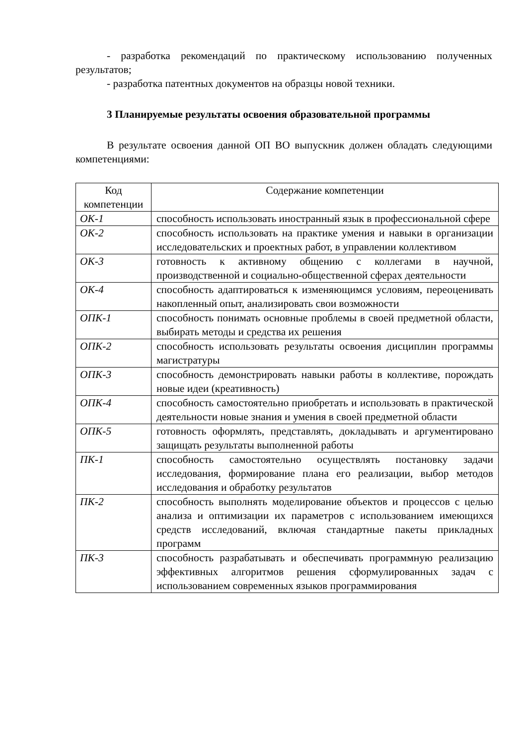- разработка рекомендаций по практическому использованию полученных результатов;
- разработка патентных документов на образцы новой техники.
3 Планируемые результаты освоения образовательной программы
В результате освоения данной ОП ВО выпускник должен обладать следующими компетенциями:
| Код компетенции | Содержание компетенции |
| ОК-1 | способность использовать иностранный язык в профессиональной сфере |
| ОК-2 | способность использовать на практике умения и навыки в организации исследовательских и проектных работ, в управлении коллективом |
| ОК-3 | готовность к активному общению с коллегами в научной, производственной и социально-общественной сферах деятельности |
| ОК-4 | способность адаптироваться к изменяющимся условиям, переоценивать накопленный опыт, анализировать свои возможности |
| ОПК-1 | способность понимать основные проблемы в своей предметной области, выбирать методы и средства их решения |
| ОПК-2 | способность использовать результаты освоения дисциплин программы магистратуры |
| ОПК-3 | способность демонстрировать навыки работы в коллективе, порождать новые идеи (креативность) |
| ОПК-4 | способность самостоятельно приобретать и использовать в практической деятельности новые знания и умения в своей предметной области |
| ОПК-5 | готовность оформлять, представлять, докладывать и аргументировано защищать результаты выполненной работы |
| ПК-1 | способность самостоятельно осуществлять постановку задачи исследования, формирование плана его реализации, выбор методов исследования и обработку результатов |
| ПК-2 | способность выполнять моделирование объектов и процессов с целью анализа и оптимизации их параметров с использованием имеющихся средств исследований, включая стандартные пакеты прикладных программ |
| ПК-3 | способность разрабатывать и обеспечивать программную реализацию эффективных алгоритмов решения сформулированных задач с использованием современных языков программирования |